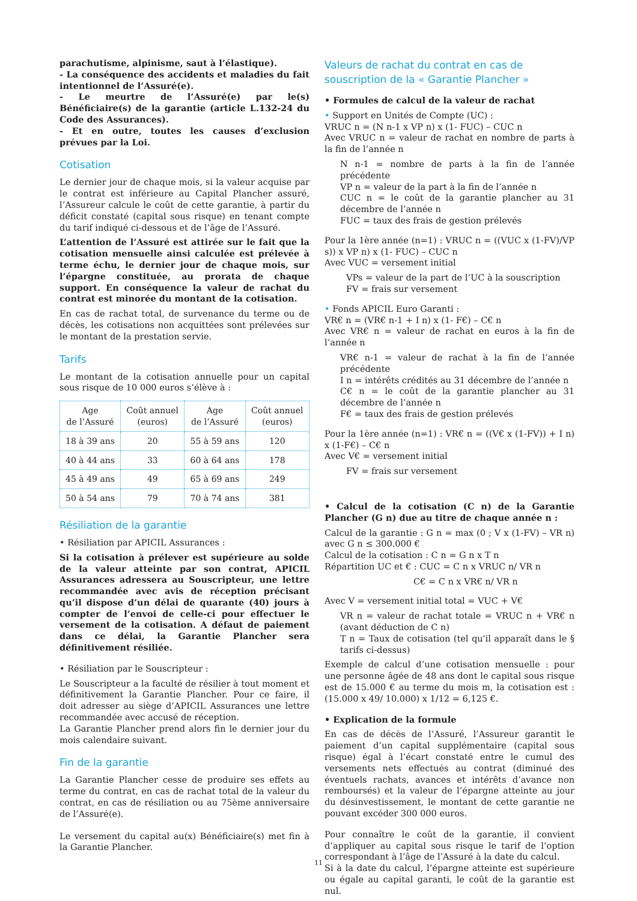parachutisme, alpinisme, saut à l’élastique).
- La conséquence des accidents et maladies du fait intentionnel de l’Assuré(e).
- Le meurtre de l’Assuré(e) par le(s) Bénéficiaire(s) de la garantie (article L.132-24 du Code des Assurances).
- Et en outre, toutes les causes d’exclusion prévues par la Loi.
Cotisation
Le dernier jour de chaque mois, si la valeur acquise par le contrat est inférieure au Capital Plancher assuré, l’Assureur calcule le coût de cette garantie, à partir du déficit constaté (capital sous risque) en tenant compte du tarif indiqué ci-dessous et de l’âge de l’Assuré.
L’attention de l’Assuré est attirée sur le fait que la cotisation mensuelle ainsi calculée est prélevée à terme échu, le dernier jour de chaque mois, sur l’épargne constituée, au prorata de chaque support. En conséquence la valeur de rachat du contrat est minorée du montant de la cotisation.
En cas de rachat total, de survenance du terme ou de décès, les cotisations non acquittées sont prélevées sur le montant de la prestation servie.
Tarifs
Le montant de la cotisation annuelle pour un capital sous risque de 10 000 euros s’élève à :
| Age de l’Assuré | Coût annuel (euros) | Age de l’Assuré | Coût annuel (euros) |
| --- | --- | --- | --- |
| 18 à 39 ans | 20 | 55 à 59 ans | 120 |
| 40 à 44 ans | 33 | 60 à 64 ans | 178 |
| 45 à 49 ans | 49 | 65 à 69 ans | 249 |
| 50 à 54 ans | 79 | 70 à 74 ans | 381 |
Résiliation de la garantie
• Résiliation par APICIL Assurances :
Si la cotisation à prélever est supérieure au solde de la valeur atteinte par son contrat, APICIL Assurances adressera au Souscripteur, une lettre recommandée avec avis de réception précisant qu’il dispose d’un délai de quarante (40) jours à compter de l’envoi de celle-ci pour effectuer le versement de la cotisation. A défaut de paiement dans ce délai, la Garantie Plancher sera définitivement résiliée.
• Résiliation par le Souscripteur :
Le Souscripteur a la faculté de résilier à tout moment et définitivement la Garantie Plancher. Pour ce faire, il doit adresser au siège d’APICIL Assurances une lettre recommandée avec accusé de réception.
La Garantie Plancher prend alors fin le dernier jour du mois calendaire suivant.
Fin de la garantie
La Garantie Plancher cesse de produire ses effets au terme du contrat, en cas de rachat total de la valeur du contrat, en cas de résiliation ou au 75ème anniversaire de l’Assuré(e).
Le versement du capital au(x) Bénéficiaire(s) met fin à la Garantie Plancher.
Valeurs de rachat du contrat en cas de souscription de la « Garantie Plancher »
• Formules de calcul de la valeur de rachat
• Support en Unités de Compte (UC) :
VRUC n = (N n-1 x VP n) x (1- FUC) – CUC n
Avec VRUC n = valeur de rachat en nombre de parts à la fin de l’année n
N n-1 = nombre de parts à la fin de l’année précédente
VP n = valeur de la part à la fin de l’année n
CUC n = le coût de la garantie plancher au 31 décembre de l’année n
FUC = taux des frais de gestion prélevés
Pour la 1ère année (n=1) : VRUC n = ((VUC x (1-FV)/VP s)) x VP n) x (1- FUC) – CUC n
Avec VUC = versement initial
VPs = valeur de la part de l’UC à la souscription
FV = frais sur versement
• Fonds APICIL Euro Garanti :
VR€ n = (VR€ n-1 + I n) x (1- F€) – C€ n
Avec VR€ n = valeur de rachat en euros à la fin de l’année n
VR€ n-1 = valeur de rachat à la fin de l’année précédente
I n = intérêts crédités au 31 décembre de l’année n
C€ n = le coût de la garantie plancher au 31 décembre de l’année n
F€ = taux des frais de gestion prélevés
Pour la 1ère année (n=1) : VR€ n = ((V€ x (1-FV)) + I n) x (1-F€) – C€ n
Avec V€ = versement initial
FV = frais sur versement
• Calcul de la cotisation (C n) de la Garantie Plancher (G n) due au titre de chaque année n :
Calcul de la garantie : G n = max (0 ; V x (1-FV) – VR n) avec G n ≤ 300.000 €
Calcul de la cotisation : C n = G n x T n
Répartition UC et € : CUC = C n x VRUC n/ VR n
C€ = C n x VR€ n/ VR n
Avec V = versement initial total = VUC + V€
VR n = valeur de rachat totale = VRUC n + VR€ n (avant déduction de C n)
T n = Taux de cotisation (tel qu'il apparaît dans le § tarifs ci-dessus)
Exemple de calcul d’une cotisation mensuelle : pour une personne âgée de 48 ans dont le capital sous risque est de 15.000 € au terme du mois m, la cotisation est : (15.000 x 49/ 10.000) x 1/12 = 6,125 €.
• Explication de la formule
En cas de décès de l’Assuré, l’Assureur garantit le paiement d’un capital supplémentaire (capital sous risque) égal à l’écart constaté entre le cumul des versements nets effectués au contrat (diminué des éventuels rachats, avances et intérêts d’avance non remboursés) et la valeur de l’épargne atteinte au jour du désinvestissement, le montant de cette garantie ne pouvant excéder 300 000 euros.
Pour connaître le coût de la garantie, il convient d’appliquer au capital sous risque le tarif de l’option correspondant à l’âge de l’Assuré à la date du calcul.
Si à la date du calcul, l’épargne atteinte est supérieure ou égale au capital garanti, le coût de la garantie est nul.
11